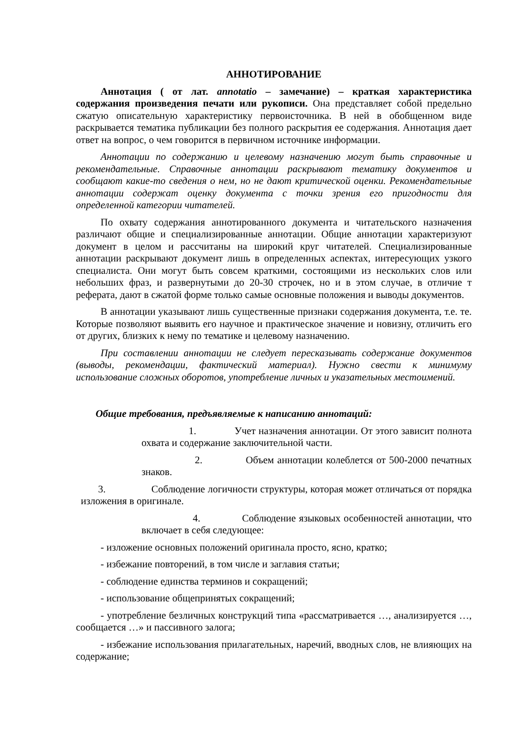АННОТИРОВАНИЕ
Аннотация ( от лат. annotatio – замечание) – краткая характеристика содержания произведения печати или рукописи. Она представляет собой предельно сжатую описательную характеристику первоисточника. В ней в обобщенном виде раскрывается тематика публикации без полного раскрытия ее содержания. Аннотация дает ответ на вопрос, о чем говорится в первичном источнике информации.
Аннотации по содержанию и целевому назначению могут быть справочные и рекомендательные. Справочные аннотации раскрывают тематику документов и сообщают какие-то сведения о нем, но не дают критической оценки. Рекомендательные аннотации содержат оценку документа с точки зрения его пригодности для определенной категории читателей.
По охвату содержания аннотированного документа и читательского назначения различают общие и специализированные аннотации. Общие аннотации характеризуют документ в целом и рассчитаны на широкий круг читателей. Специализированные аннотации раскрывают документ лишь в определенных аспектах, интересующих узкого специалиста. Они могут быть совсем краткими, состоящими из нескольких слов или небольших фраз, и развернутыми до 20-30 строчек, но и в этом случае, в отличие т реферата, дают в сжатой форме только самые основные положения и выводы документов.
В аннотации указывают лишь существенные признаки содержания документа, т.е. те. Которые позволяют выявить его научное и практическое значение и новизну, отличить его от других, близких к нему по тематике и целевому назначению.
При составлении аннотации не следует пересказывать содержание документов (выводы, рекомендации, фактический материал). Нужно свести к минимуму использование сложных оборотов, употребление личных и указательных местоимений.
Общие требования, предъявляемые к написанию аннотаций:
1. Учет назначения аннотации. От этого зависит полнота охвата и содержание заключительной части.
2. Объем аннотации колеблется от 500-2000 печатных знаков.
3. Соблюдение логичности структуры, которая может отличаться от порядка изложения в оригинале.
4. Соблюдение языковых особенностей аннотации, что включает в себя следующее:
- изложение основных положений оригинала просто, ясно, кратко;
- избежание повторений, в том числе и заглавия статьи;
- соблюдение единства терминов и сокращений;
- использование общепринятых сокращений;
- употребление безличных конструкций типа «рассматривается …, анализируется …, сообщается …» и пассивного залога;
- избежание использования прилагательных, наречий, вводных слов, не влияющих на содержание;